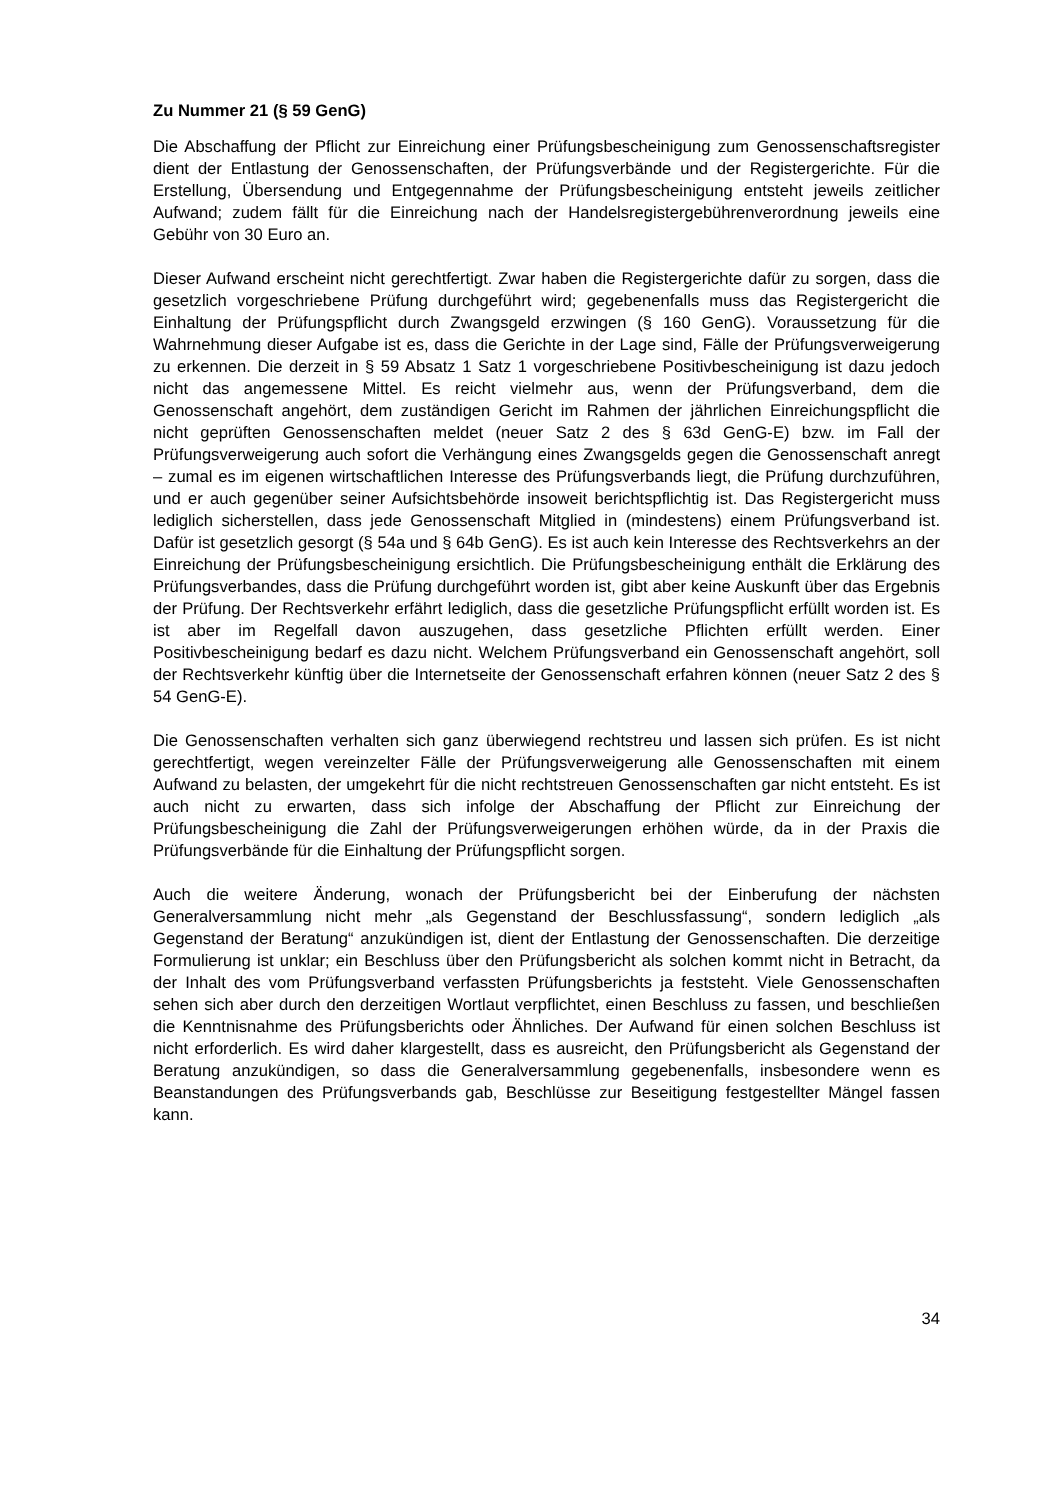Zu Nummer 21 (§ 59 GenG)
Die Abschaffung der Pflicht zur Einreichung einer Prüfungsbescheinigung zum Genossenschaftsregister dient der Entlastung der Genossenschaften, der Prüfungsverbände und der Registergerichte. Für die Erstellung, Übersendung und Entgegennahme der Prüfungsbescheinigung entsteht jeweils zeitlicher Aufwand; zudem fällt für die Einreichung nach der Handelsregistergebührenverordnung jeweils eine Gebühr von 30 Euro an.
Dieser Aufwand erscheint nicht gerechtfertigt. Zwar haben die Registergerichte dafür zu sorgen, dass die gesetzlich vorgeschriebene Prüfung durchgeführt wird; gegebenenfalls muss das Registergericht die Einhaltung der Prüfungspflicht durch Zwangsgeld erzwingen (§ 160 GenG). Voraussetzung für die Wahrnehmung dieser Aufgabe ist es, dass die Gerichte in der Lage sind, Fälle der Prüfungsverweigerung zu erkennen. Die derzeit in § 59 Absatz 1 Satz 1 vorgeschriebene Positivbescheinigung ist dazu jedoch nicht das angemessene Mittel. Es reicht vielmehr aus, wenn der Prüfungsverband, dem die Genossenschaft angehört, dem zuständigen Gericht im Rahmen der jährlichen Einreichungspflicht die nicht geprüften Genossenschaften meldet (neuer Satz 2 des § 63d GenG-E) bzw. im Fall der Prüfungsverweigerung auch sofort die Verhängung eines Zwangsgelds gegen die Genossenschaft anregt – zumal es im eigenen wirtschaftlichen Interesse des Prüfungsverbands liegt, die Prüfung durchzuführen, und er auch gegenüber seiner Aufsichtsbehörde insoweit berichtspflichtig ist. Das Registergericht muss lediglich sicherstellen, dass jede Genossenschaft Mitglied in (mindestens) einem Prüfungsverband ist. Dafür ist gesetzlich gesorgt (§ 54a und § 64b GenG). Es ist auch kein Interesse des Rechtsverkehrs an der Einreichung der Prüfungsbescheinigung ersichtlich. Die Prüfungsbescheinigung enthält die Erklärung des Prüfungsverbandes, dass die Prüfung durchgeführt worden ist, gibt aber keine Auskunft über das Ergebnis der Prüfung. Der Rechtsverkehr erfährt lediglich, dass die gesetzliche Prüfungspflicht erfüllt worden ist. Es ist aber im Regelfall davon auszugehen, dass gesetzliche Pflichten erfüllt werden. Einer Positivbescheinigung bedarf es dazu nicht. Welchem Prüfungsverband ein Genossenschaft angehört, soll der Rechtsverkehr künftig über die Internetseite der Genossenschaft erfahren können (neuer Satz 2 des § 54 GenG-E).
Die Genossenschaften verhalten sich ganz überwiegend rechtstreu und lassen sich prüfen. Es ist nicht gerechtfertigt, wegen vereinzelter Fälle der Prüfungsverweigerung alle Genossenschaften mit einem Aufwand zu belasten, der umgekehrt für die nicht rechtstreuen Genossenschaften gar nicht entsteht. Es ist auch nicht zu erwarten, dass sich infolge der Abschaffung der Pflicht zur Einreichung der Prüfungsbescheinigung die Zahl der Prüfungsverweigerungen erhöhen würde, da in der Praxis die Prüfungsverbände für die Einhaltung der Prüfungspflicht sorgen.
Auch die weitere Änderung, wonach der Prüfungsbericht bei der Einberufung der nächsten Generalversammlung nicht mehr „als Gegenstand der Beschlussfassung“, sondern lediglich „als Gegenstand der Beratung“ anzukündigen ist, dient der Entlastung der Genossenschaften. Die derzeitige Formulierung ist unklar; ein Beschluss über den Prüfungsbericht als solchen kommt nicht in Betracht, da der Inhalt des vom Prüfungsverband verfassten Prüfungsberichts ja feststeht. Viele Genossenschaften sehen sich aber durch den derzeitigen Wortlaut verpflichtet, einen Beschluss zu fassen, und beschließen die Kenntnisnahme des Prüfungsberichts oder Ähnliches. Der Aufwand für einen solchen Beschluss ist nicht erforderlich. Es wird daher klargestellt, dass es ausreicht, den Prüfungsbericht als Gegenstand der Beratung anzukündigen, so dass die Generalversammlung gegebenenfalls, insbesondere wenn es Beanstandungen des Prüfungsverbands gab, Beschlüsse zur Beseitigung festgestellter Mängel fassen kann.
34